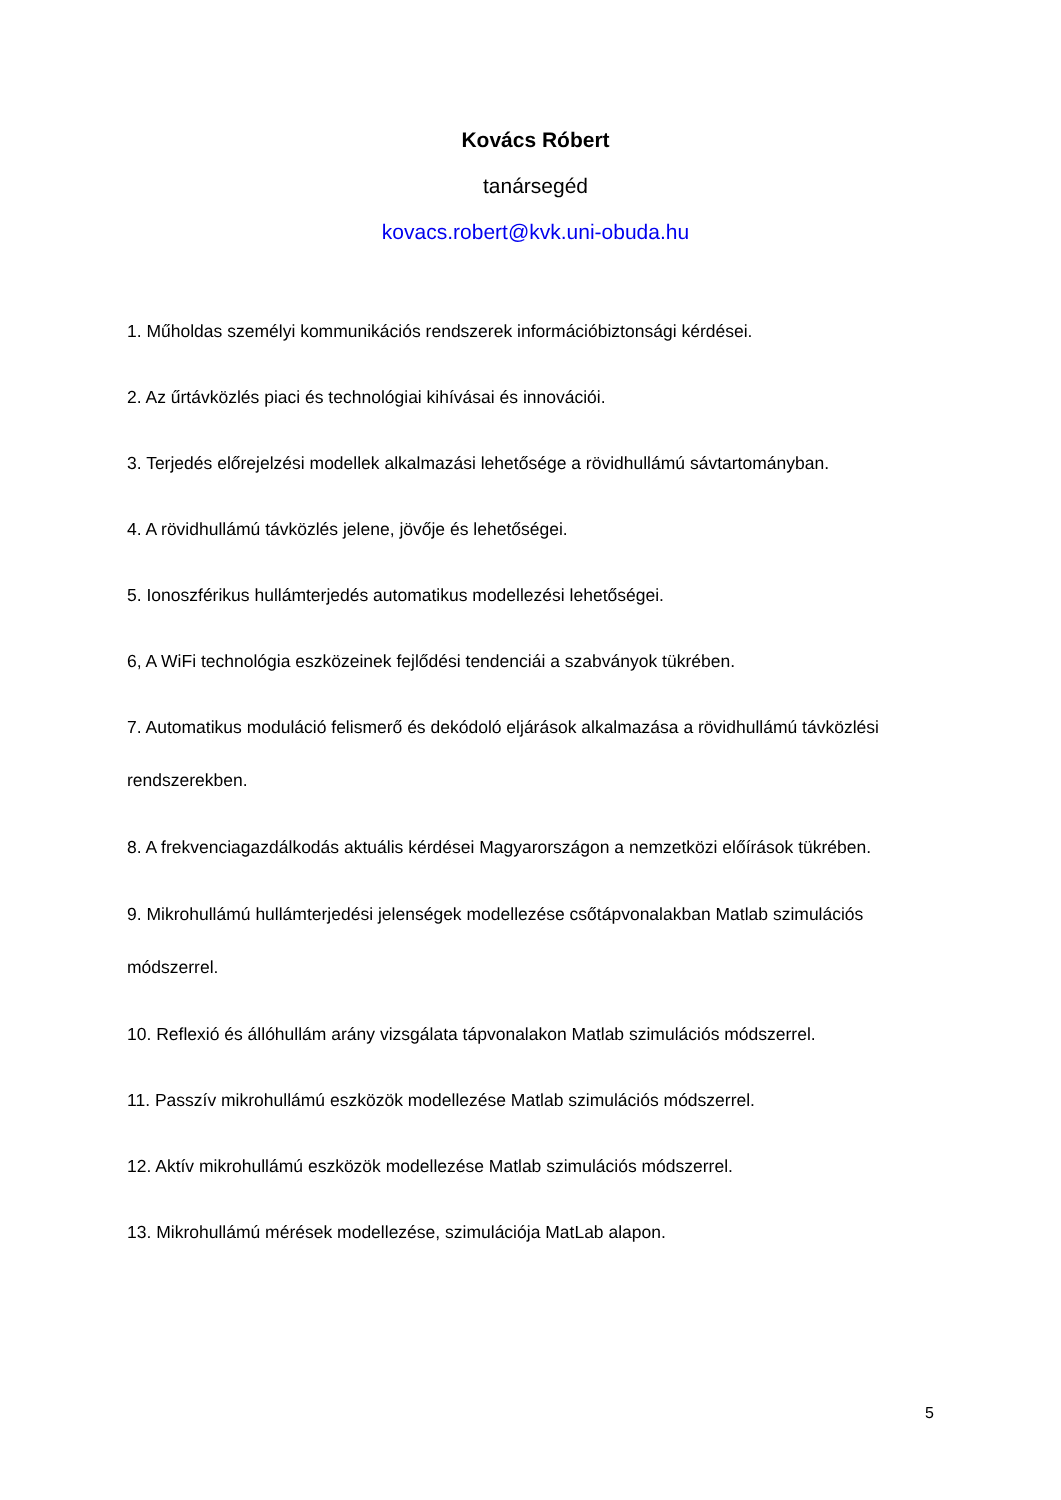Kovács Róbert
tanársegéd
kovacs.robert@kvk.uni-obuda.hu
1. Műholdas személyi kommunikációs rendszerek információbiztonsági kérdései.
2. Az űrtávközlés piaci és technológiai kihívásai és innovációi.
3. Terjedés előrejelzési modellek alkalmazási lehetősége a rövidhullámú sávtartományban.
4. A rövidhullámú távközlés jelene, jövője és lehetőségei.
5. Ionoszférikus hullámterjedés automatikus modellezési lehetőségei.
6, A WiFi technológia eszközeinek fejlődési tendenciái a szabványok tükrében.
7. Automatikus moduláció felismerő és dekódoló eljárások alkalmazása a rövidhullámú távközlési rendszerekben.
8. A frekvenciagazdálkodás aktuális kérdései Magyarországon a nemzetközi előírások tükrében.
9. Mikrohullámú hullámterjedési jelenségek modellezése csőtápvonalakban Matlab szimulációs módszerrel.
10. Reflexió és állóhullám arány vizsgálata tápvonalakon Matlab szimulációs módszerrel.
11. Passzív mikrohullámú eszközök modellezése Matlab szimulációs módszerrel.
12. Aktív mikrohullámú eszközök modellezése Matlab szimulációs módszerrel.
13. Mikrohullámú mérések modellezése, szimulációja MatLab alapon.
5